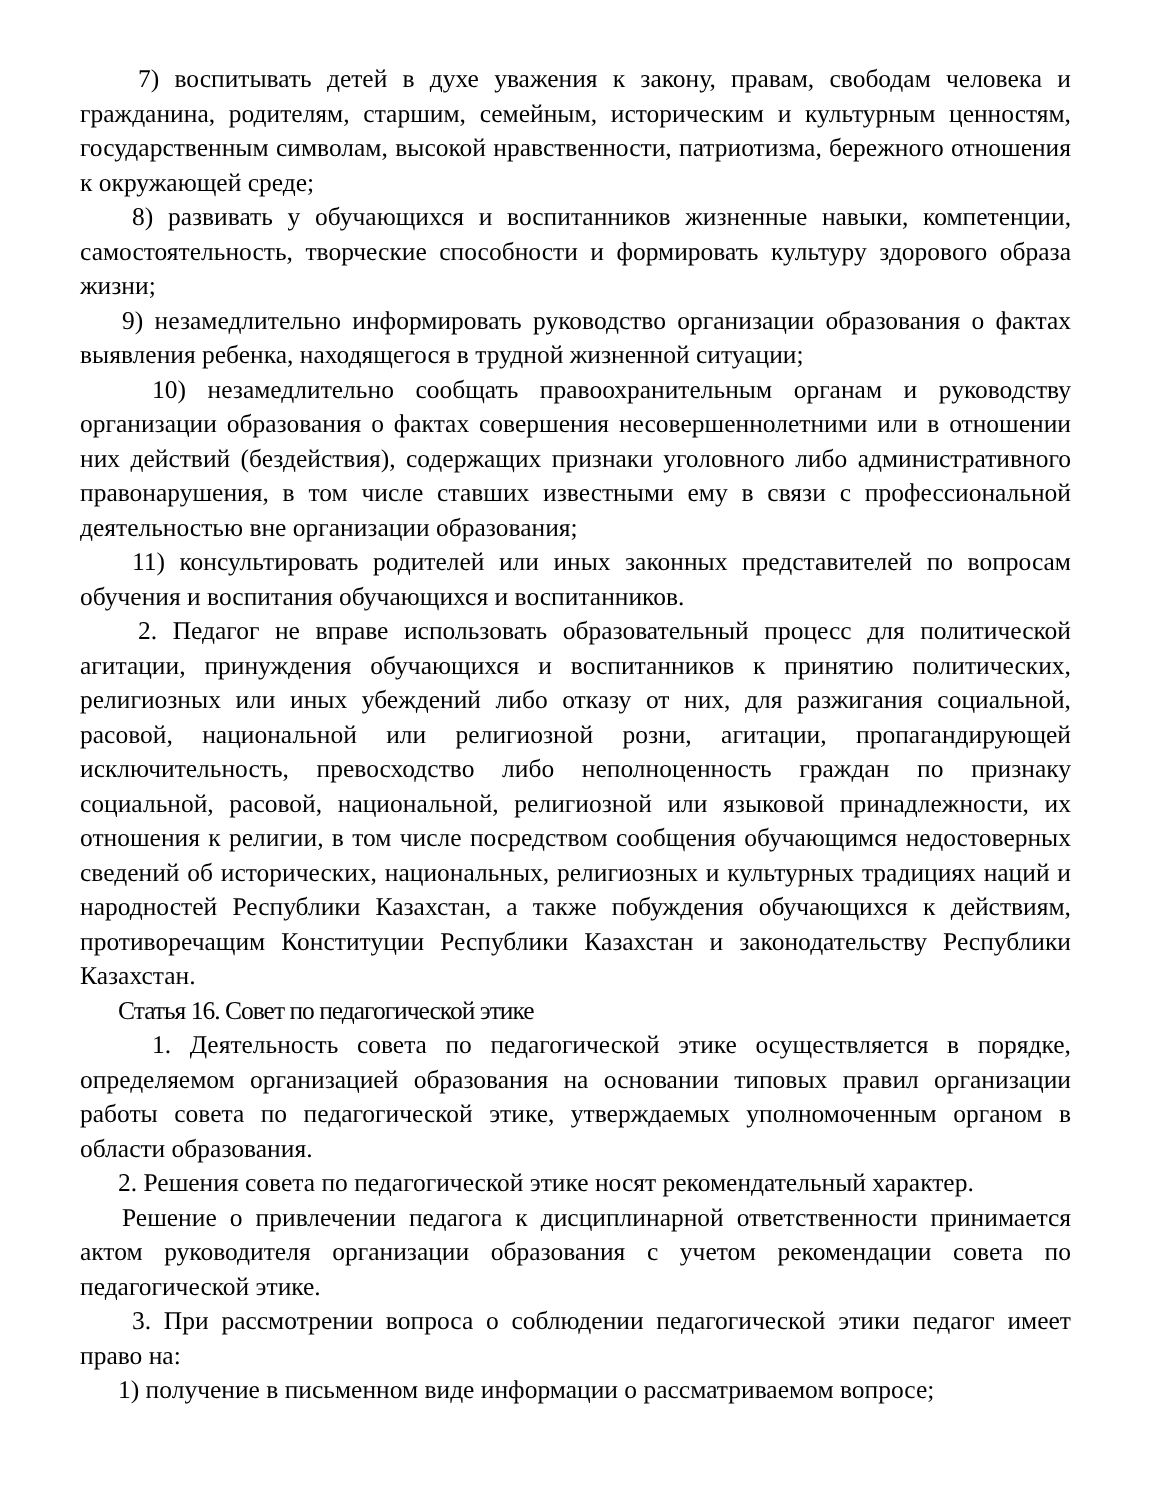7) воспитывать детей в духе уважения к закону, правам, свободам человека и гражданина, родителям, старшим, семейным, историческим и культурным ценностям, государственным символам, высокой нравственности, патриотизма, бережного отношения к окружающей среде;
8) развивать у обучающихся и воспитанников жизненные навыки, компетенции, самостоятельность, творческие способности и формировать культуру здорового образа жизни;
9) незамедлительно информировать руководство организации образования о фактах выявления ребенка, находящегося в трудной жизненной ситуации;
10) незамедлительно сообщать правоохранительным органам и руководству организации образования о фактах совершения несовершеннолетними или в отношении них действий (бездействия), содержащих признаки уголовного либо административного правонарушения, в том числе ставших известными ему в связи с профессиональной деятельностью вне организации образования;
11) консультировать родителей или иных законных представителей по вопросам обучения и воспитания обучающихся и воспитанников.
2. Педагог не вправе использовать образовательный процесс для политической агитации, принуждения обучающихся и воспитанников к принятию политических, религиозных или иных убеждений либо отказу от них, для разжигания социальной, расовой, национальной или религиозной розни, агитации, пропагандирующей исключительность, превосходство либо неполноценность граждан по признаку социальной, расовой, национальной, религиозной или языковой принадлежности, их отношения к религии, в том числе посредством сообщения обучающимся недостоверных сведений об исторических, национальных, религиозных и культурных традициях наций и народностей Республики Казахстан, а также побуждения обучающихся к действиям, противоречащим Конституции Республики Казахстан и законодательству Республики Казахстан.
Статья 16. Совет по педагогической этике
1. Деятельность совета по педагогической этике осуществляется в порядке, определяемом организацией образования на основании типовых правил организации работы совета по педагогической этике, утверждаемых уполномоченным органом в области образования.
2. Решения совета по педагогической этике носят рекомендательный характер.
Решение о привлечении педагога к дисциплинарной ответственности принимается актом руководителя организации образования с учетом рекомендации совета по педагогической этике.
3. При рассмотрении вопроса о соблюдении педагогической этики педагог имеет право на:
1) получение в письменном виде информации о рассматриваемом вопросе;